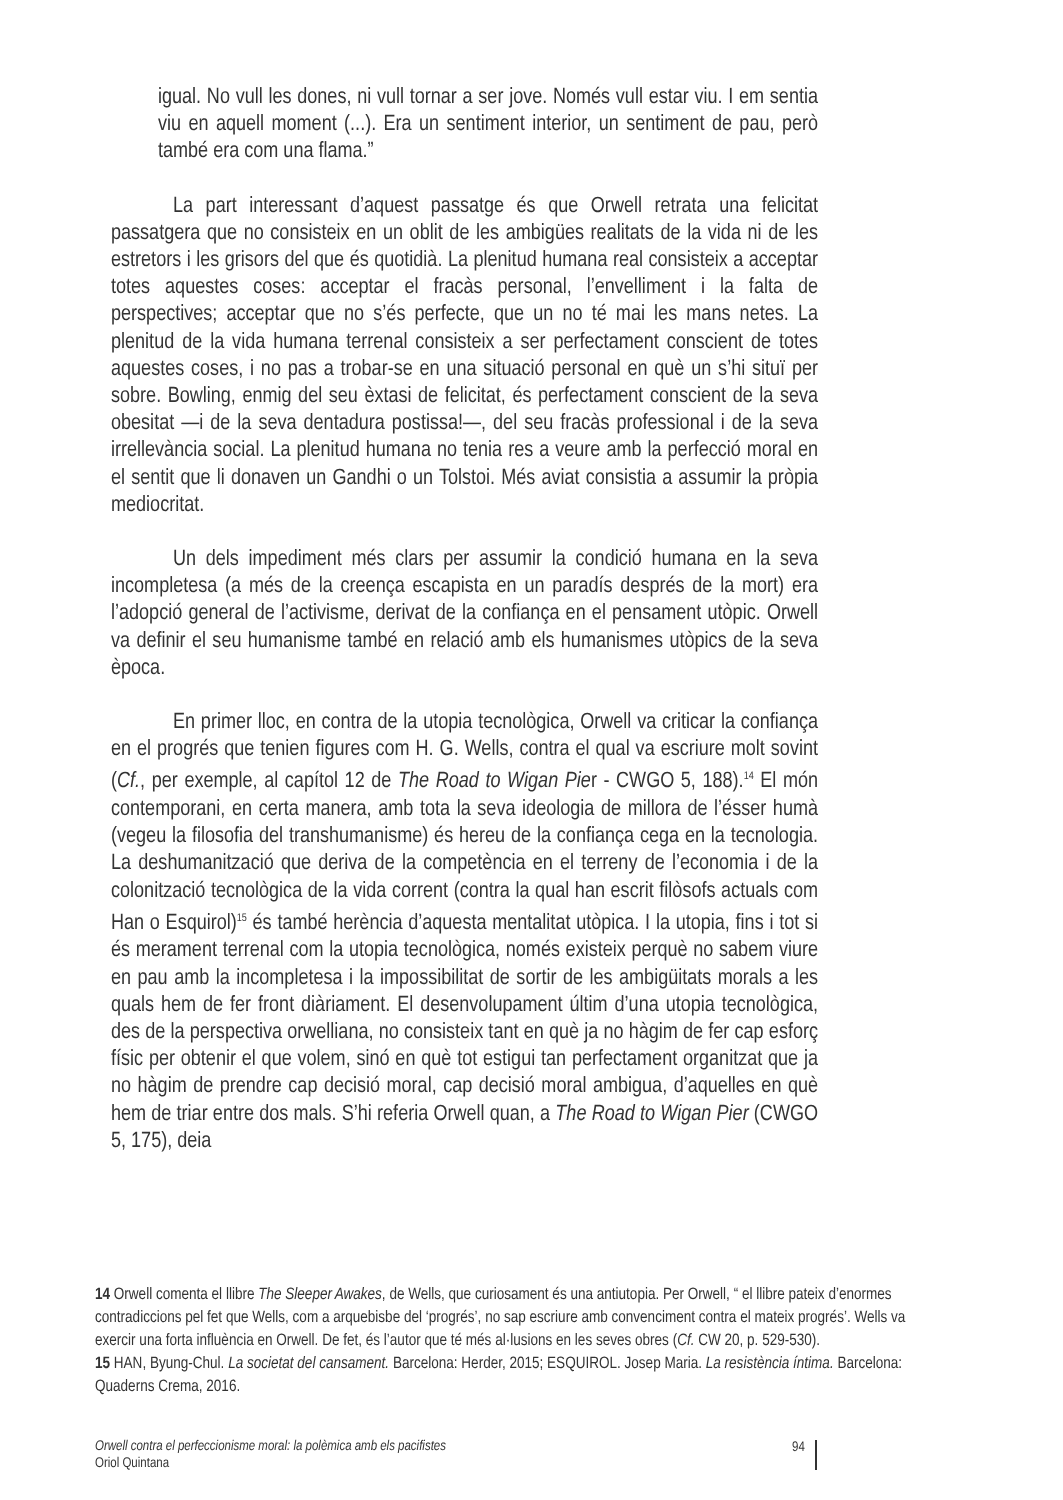igual. No vull les dones, ni vull tornar a ser jove. Només vull estar viu. I em sentia viu en aquell moment (...). Era un sentiment interior, un sentiment de pau, però també era com una flama.”
La part interessant d’aquest passatge és que Orwell retrata una felicitat passatgera que no consisteix en un oblit de les ambigües realitats de la vida ni de les estretors i les grisors del que és quotidià. La plenitud humana real consisteix a acceptar totes aquestes coses: acceptar el fracàs personal, l’envelliment i la falta de perspectives; acceptar que no s’és perfecte, que un no té mai les mans netes. La plenitud de la vida humana terrenal consisteix a ser perfectament conscient de totes aquestes coses, i no pas a trobar-se en una situació personal en què un s’hi situï per sobre. Bowling, enmig del seu èxtasi de felicitat, és perfectament conscient de la seva obesitat —i de la seva dentadura postissa!—, del seu fracàs professional i de la seva irrellevància social. La plenitud humana no tenia res a veure amb la perfecció moral en el sentit que li donaven un Gandhi o un Tolstoi. Més aviat consistia a assumir la pròpia mediocritat.
Un dels impediment més clars per assumir la condició humana en la seva incompletesa (a més de la creença escapista en un paradís després de la mort) era l’adopció general de l’activisme, derivat de la confiança en el pensament utòpic. Orwell va definir el seu humanisme també en relació amb els humanismes utòpics de la seva època.
En primer lloc, en contra de la utopia tecnològica, Orwell va criticar la confiança en el progrés que tenien figures com H. G. Wells, contra el qual va escriure molt sovint (Cf., per exemple, al capítol 12 de The Road to Wigan Pier - CWGO 5, 188).<sup>14</sup> El món contemporani, en certa manera, amb tota la seva ideologia de millora de l’ésser humà (vegeu la filosofia del transhumanisme) és hereu de la confiança cega en la tecnologia. La deshumanització que deriva de la competència en el terreny de l’economia i de la colonització tecnològica de la vida corrent (contra la qual han escrit filòsofs actuals com Han o Esquirol)<sup>15</sup> és també herència d’aquesta mentalitat utòpica. I la utopia, fins i tot si és merament terrenal com la utopia tecnològica, només existeix perquè no sabem viure en pau amb la incompletesa i la impossibilitat de sortir de les ambigüitats morals a les quals hem de fer front diàriament. El desenvolupament últim d’una utopia tecnològica, des de la perspectiva orwelliana, no consisteix tant en què ja no hàgim de fer cap esforç físic per obtenir el que volem, sinó en què tot estigui tan perfectament organitzat que ja no hàgim de prendre cap decisió moral, cap decisió moral ambigua, d’aquelles en què hem de triar entre dos mals. S’hi referia Orwell quan, a The Road to Wigan Pier (CWGO 5, 175), deia
14 Orwell comenta el llibre The Sleeper Awakes, de Wells, que curiosament és una antiutopia. Per Orwell, “ el llibre pateix d’enormes contradiccions pel fet que Wells, com a arquebisbe del ‘progrés’, no sap escriure amb convenciment contra el mateix progrés’. Wells va exercir una forta influència en Orwell. De fet, és l’autor que té més al·lusions en les seves obres (Cf. CW 20, p. 529-530).
15 HAN, Byung-Chul. La societat del cansament. Barcelona: Herder, 2015; ESQUIROL. Josep Maria. La resistència íntima. Barcelona: Quaderns Crema, 2016.
Orwell contra el perfeccionisme moral: la polèmica amb els pacifistes
Oriol Quintana
94